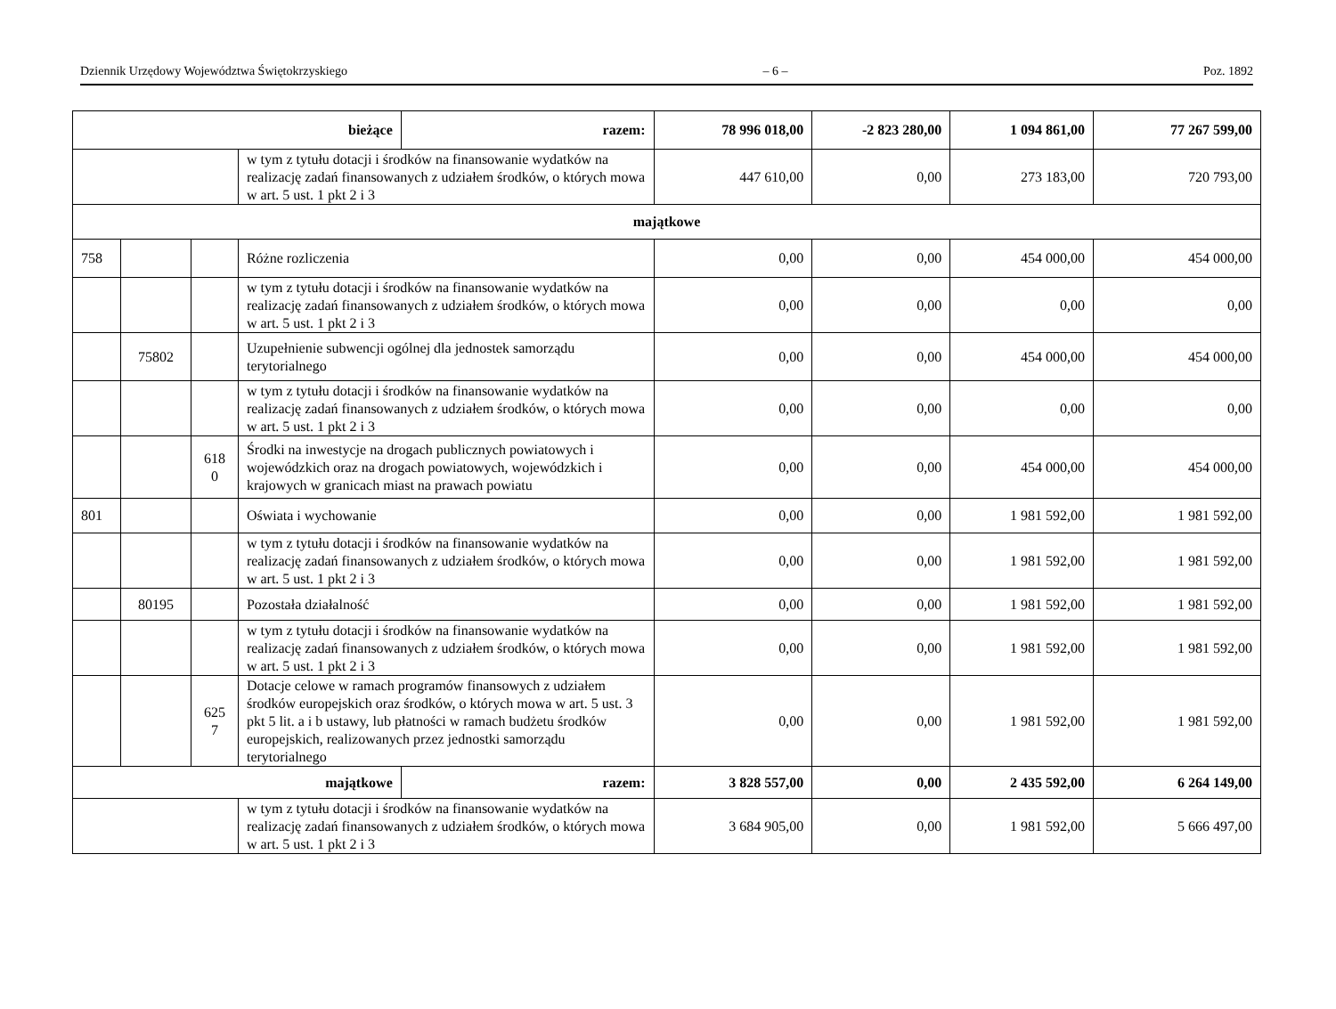Dziennik Urzędowy Województwa Świętokrzyskiego – 6 – Poz. 1892
| bieżące | | | | razem: | 78 996 018,00 | -2 823 280,00 | 1 094 861,00 | 77 267 599,00 |
| | | | w tym z tytułu dotacji i środków na finansowanie wydatków na realizację zadań finansowanych z udziałem środków, o których mowa w art. 5 ust. 1 pkt 2 i 3 | | 447 610,00 | 0,00 | 273 183,00 | 720 793,00 |
| majątkowe | | | | | | | | |
| 758 | | | Różne rozliczenia | | 0,00 | 0,00 | 454 000,00 | 454 000,00 |
| | | | w tym z tytułu dotacji i środków na finansowanie wydatków na realizację zadań finansowanych z udziałem środków, o których mowa w art. 5 ust. 1 pkt 2 i 3 | | 0,00 | 0,00 | 0,00 | 0,00 |
| | 75802 | | Uzupełnienie subwencji ogólnej dla jednostek samorządu terytorialnego | | 0,00 | 0,00 | 454 000,00 | 454 000,00 |
| | | | w tym z tytułu dotacji i środków na finansowanie wydatków na realizację zadań finansowanych z udziałem środków, o których mowa w art. 5 ust. 1 pkt 2 i 3 | | 0,00 | 0,00 | 0,00 | 0,00 |
| | | 618 0 | Środki na inwestycje na drogach publicznych powiatowych i wojewódzkich oraz na drogach powiatowych, wojewódzkich i krajowych w granicach miast na prawach powiatu | | 0,00 | 0,00 | 454 000,00 | 454 000,00 |
| 801 | | | Oświata i wychowanie | | 0,00 | 0,00 | 1 981 592,00 | 1 981 592,00 |
| | | | w tym z tytułu dotacji i środków na finansowanie wydatków na realizację zadań finansowanych z udziałem środków, o których mowa w art. 5 ust. 1 pkt 2 i 3 | | 0,00 | 0,00 | 1 981 592,00 | 1 981 592,00 |
| | 80195 | | Pozostała działalność | | 0,00 | 0,00 | 1 981 592,00 | 1 981 592,00 |
| | | | w tym z tytułu dotacji i środków na finansowanie wydatków na realizację zadań finansowanych z udziałem środków, o których mowa w art. 5 ust. 1 pkt 2 i 3 | | 0,00 | 0,00 | 1 981 592,00 | 1 981 592,00 |
| | | 625 7 | Dotacje celowe w ramach programów finansowych z udziałem środków europejskich oraz środków, o których mowa w art. 5 ust. 3 pkt 5 lit. a i b ustawy, lub płatności w ramach budżetu środków europejskich, realizowanych przez jednostki samorządu terytorialnego | | 0,00 | 0,00 | 1 981 592,00 | 1 981 592,00 |
| majątkowe | | | | razem: | 3 828 557,00 | 0,00 | 2 435 592,00 | 6 264 149,00 |
| | | | w tym z tytułu dotacji i środków na finansowanie wydatków na realizację zadań finansowanych z udziałem środków, o których mowa w art. 5 ust. 1 pkt 2 i 3 | | 3 684 905,00 | 0,00 | 1 981 592,00 | 5 666 497,00 |